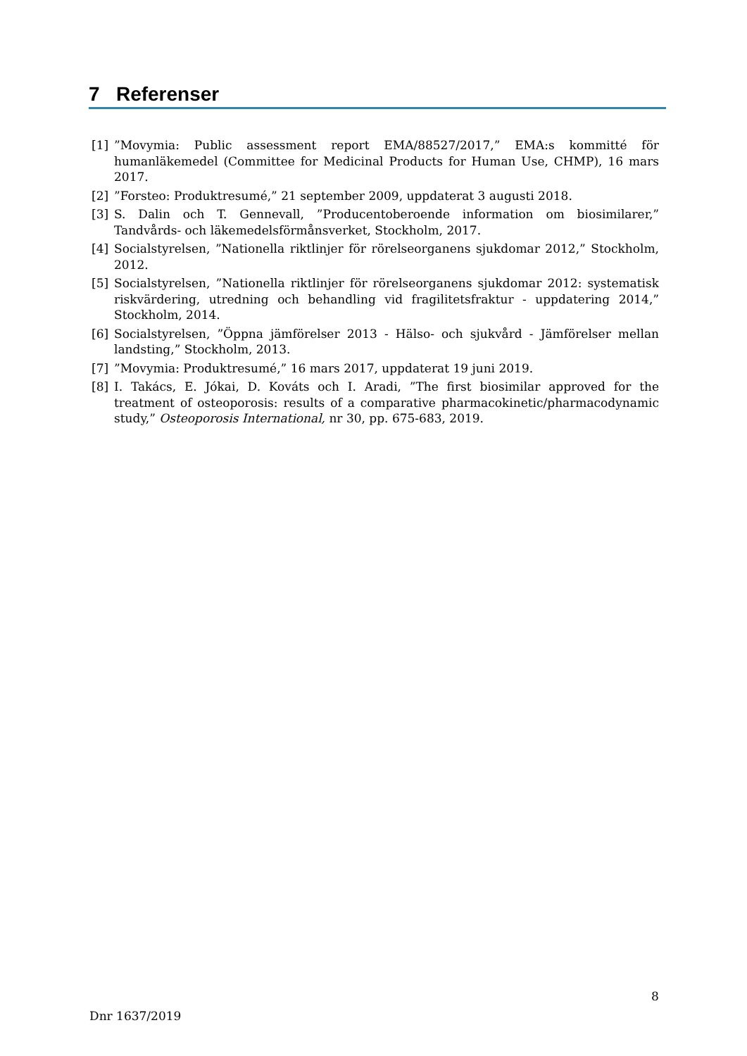7 Referenser
[1]”Movymia: Public assessment report EMA/88527/2017,” EMA:s kommitté för humanläkemedel (Committee for Medicinal Products for Human Use, CHMP), 16 mars 2017.
[2]”Forsteo: Produktresumé,” 21 september 2009, uppdaterat 3 augusti 2018.
[3] S. Dalin och T. Gennevall, ”Producentoberoende information om biosimilarer,” Tandvårds- och läkemedelsförmånsverket, Stockholm, 2017.
[4] Socialstyrelsen, ”Nationella riktlinjer för rörelseorganens sjukdomar 2012,” Stockholm, 2012.
[5] Socialstyrelsen, ”Nationella riktlinjer för rörelseorganens sjukdomar 2012: systematisk riskvärdering, utredning och behandling vid fragilitetsfraktur - uppdatering 2014,” Stockholm, 2014.
[6] Socialstyrelsen, ”Öppna jämförelser 2013 - Hälso- och sjukvård - Jämförelser mellan landsting,” Stockholm, 2013.
[7]”Movymia: Produktresumé,” 16 mars 2017, uppdaterat 19 juni 2019.
[8] I. Takács, E. Jókai, D. Kováts och I. Aradi, ”The first biosimilar approved for the treatment of osteoporosis: results of a comparative pharmacokinetic/pharmacodynamic study,” Osteoporosis International, nr 30, pp. 675-683, 2019.
8
Dnr 1637/2019